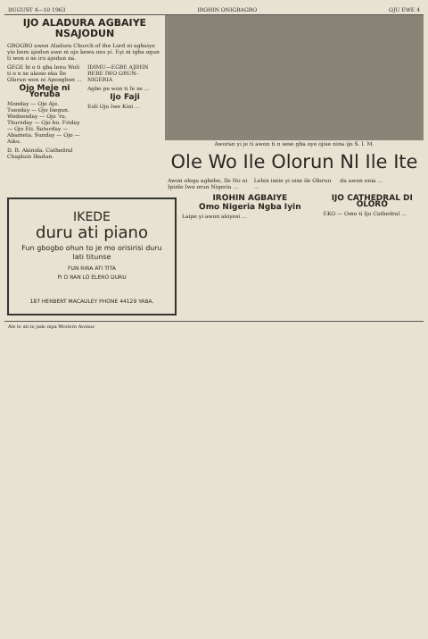DUGUST 4—10 1963 IROHIN ONIGBAGBO OJU EWE 4
IJO ALADURA AGBAIYE NSAJODUN
GBOGBO awon Aladura Church of the Lord ni agbaiye yio bere ajodun awe ni ojo kewa osu yi. Eyi ni igba ogun ti won o se iru ajodun na.
GEGE bi o ti gba lenu Woli ti o n se akoso eka Ile Olorun won ni Apongbon ...
Ojo Meje ni Yoruba
Monday — Ojo Aje. Tuesday — Ojo Isegun. Wednesday — Ojo 'ru. Thursday — Ojo bo. Friday — Ojo Eti. Saturday — Abameta. Sunday — Ojo — Aiku.
D. B. Akinola. Cathedral Chaplain Ibadan.
IDIMU—EGBE AJIHIN RERE IWO ORUN-NIGERIA
Agbo pe won ti fe se ...
Ijo Faji
Eoli Ojo Iwe Kini ...
Aworan yi je ti awon ti n sese gba oye ojise nina ijo S. I. M.
Ole Wo Ile Olorun Nl Ile Ite
Awon ologa agbebe, Ile Ho ni Ipinle Iwo orun Nigeria ...
Lehin iseie yi oise ile Olorun ...
da awon enia ...
IKEDE
duru ati piano
Fun gbogbo ohun to je mo orisirisi duru lati titunse
FUN RIRA ATI TITA
FI O RAN LO ELERO DURU
187 HERBERT MACAULEY PHONE 44129 YABA.
IROHIN AGBAIYE
Omo Nigeria Ngba Iyin
Laipe yi awon akiyesi ...
IJO CATHEDRAL DI OLORO
EKO — Omo ti Ijo Cathedral ...
Ate te ati te jade nipa Western Avenue